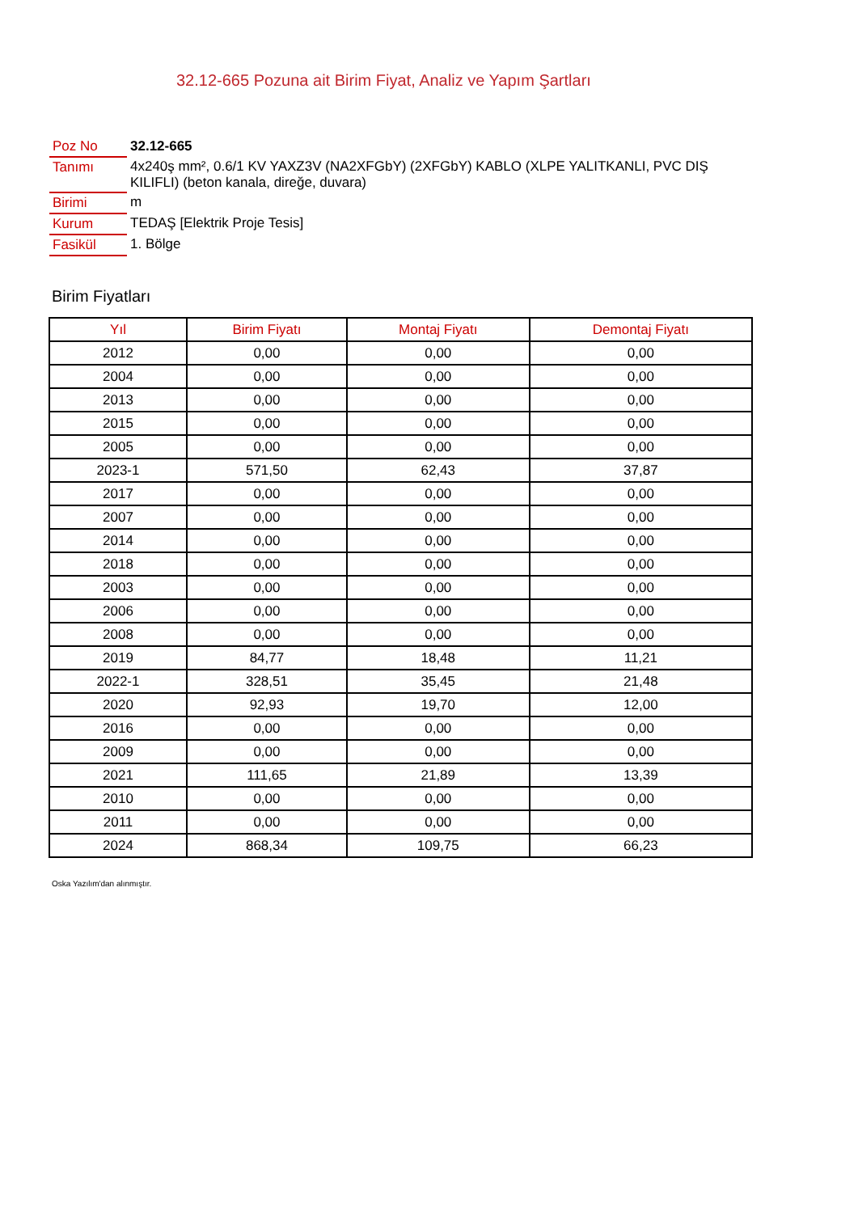32.12-665 Pozuna ait Birim Fiyat, Analiz ve Yapım Şartları
| Poz No | 32.12-665 |
| Tanımı | 4x240ş mm², 0.6/1 KV YAXZ3V (NA2XFGbY) (2XFGbY) KABLO (XLPE YALITKANLI, PVC DIŞ KILIFLI) (beton kanala, direğe, duvara) |
| Birimi | m |
| Kurum | TEDAŞ [Elektrik Proje Tesis] |
| Fasikül | 1. Bölge |
Birim Fiyatları
| Yıl | Birim Fiyatı | Montaj Fiyatı | Demontaj Fiyatı |
| --- | --- | --- | --- |
| 2012 | 0,00 | 0,00 | 0,00 |
| 2004 | 0,00 | 0,00 | 0,00 |
| 2013 | 0,00 | 0,00 | 0,00 |
| 2015 | 0,00 | 0,00 | 0,00 |
| 2005 | 0,00 | 0,00 | 0,00 |
| 2023-1 | 571,50 | 62,43 | 37,87 |
| 2017 | 0,00 | 0,00 | 0,00 |
| 2007 | 0,00 | 0,00 | 0,00 |
| 2014 | 0,00 | 0,00 | 0,00 |
| 2018 | 0,00 | 0,00 | 0,00 |
| 2003 | 0,00 | 0,00 | 0,00 |
| 2006 | 0,00 | 0,00 | 0,00 |
| 2008 | 0,00 | 0,00 | 0,00 |
| 2019 | 84,77 | 18,48 | 11,21 |
| 2022-1 | 328,51 | 35,45 | 21,48 |
| 2020 | 92,93 | 19,70 | 12,00 |
| 2016 | 0,00 | 0,00 | 0,00 |
| 2009 | 0,00 | 0,00 | 0,00 |
| 2021 | 111,65 | 21,89 | 13,39 |
| 2010 | 0,00 | 0,00 | 0,00 |
| 2011 | 0,00 | 0,00 | 0,00 |
| 2024 | 868,34 | 109,75 | 66,23 |
Oska Yazılım'dan alınmıştır.